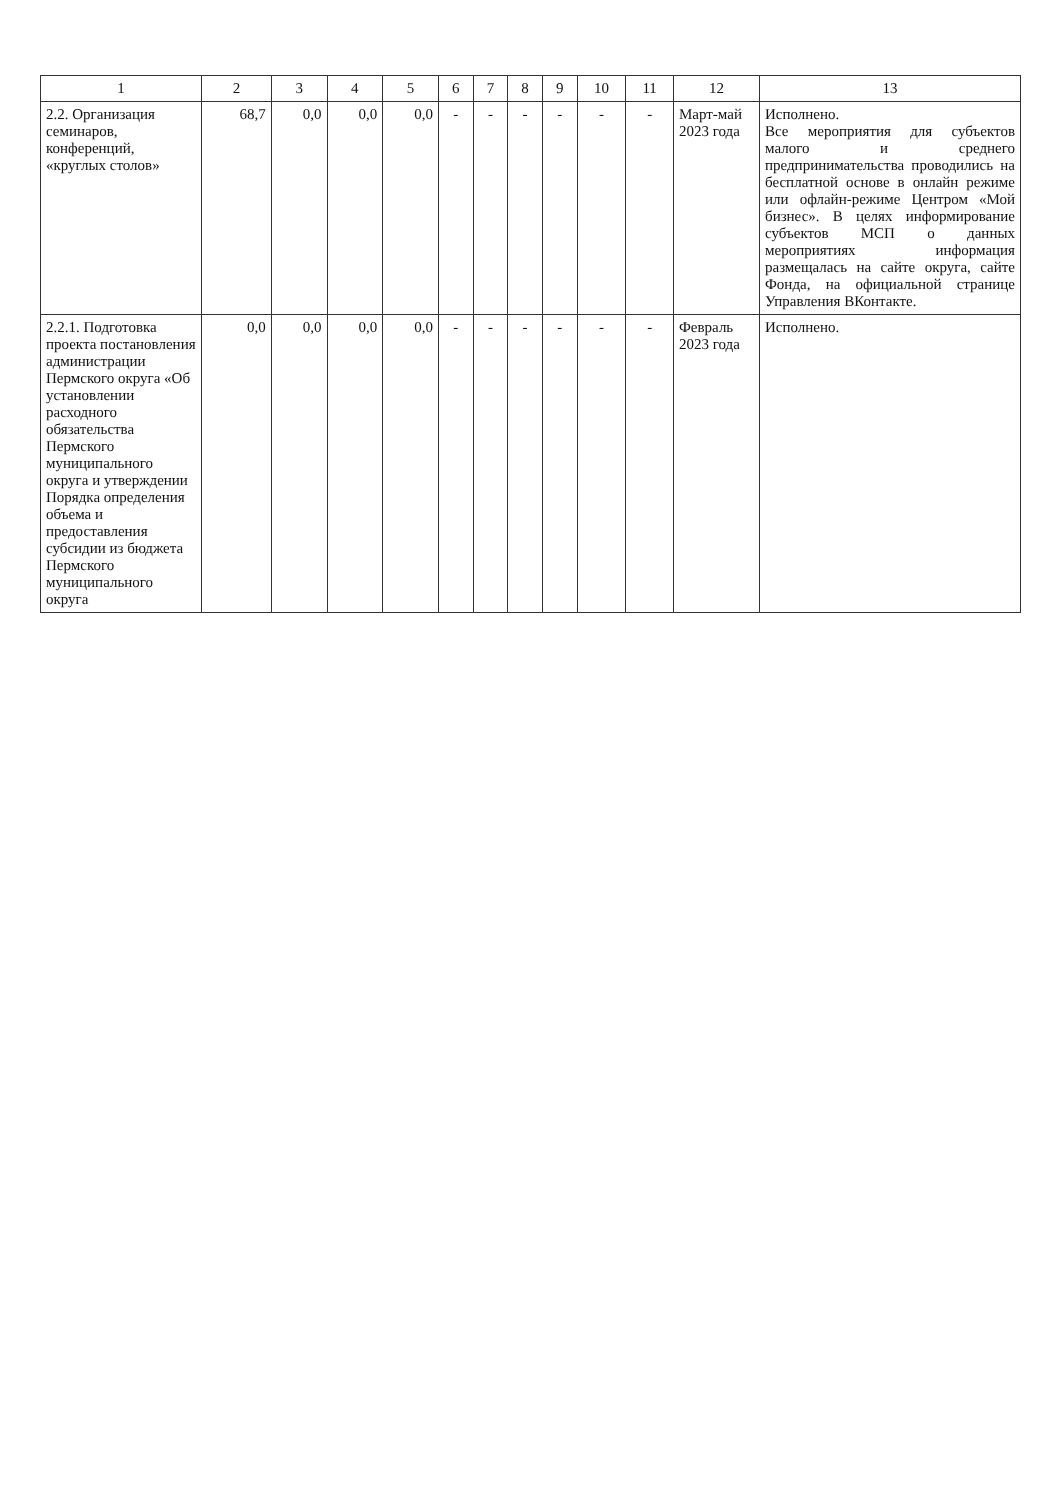| 1 | 2 | 3 | 4 | 5 | 6 | 7 | 8 | 9 | 10 | 11 | 12 | 13 |
| --- | --- | --- | --- | --- | --- | --- | --- | --- | --- | --- | --- | --- |
| 2.2. Организация семинаров, конференций, «круглых столов» | 68,7 | 0,0 | 0,0 | 0,0 | - | - | - | - | - | - | Март-май 2023 года | Исполнено. Все мероприятия для субъектов малого и среднего предпринимательства проводились на бесплатной основе в онлайн режиме или офлайн-режиме Центром «Мой бизнес». В целях информирование субъектов МСП о данных мероприятиях информация размещалась на сайте округа, сайте Фонда, на официальной странице Управления ВКонтакте. |
| 2.2.1. Подготовка проекта постановления администрации Пермского округа «Об установлении расходного обязательства Пермского муниципального округа и утверждении Порядка определения объема и предоставления субсидии из бюджета Пермского муниципального округа | 0,0 | 0,0 | 0,0 | 0,0 | - | - | - | - | - | - | Февраль 2023 года | Исполнено. |